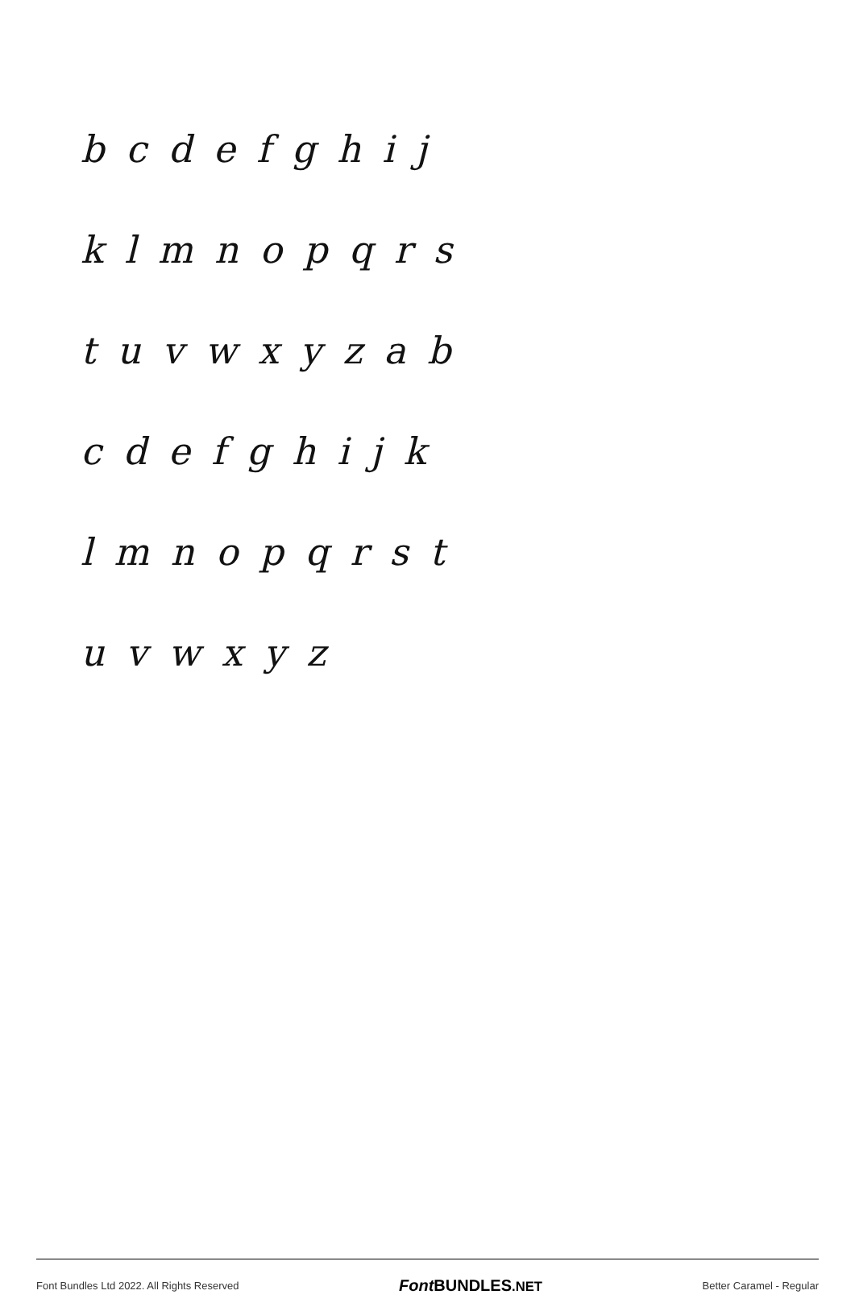b c d e f g h i j
k l m n o p q r s
t u v w x y z a b
c d e f g h i j k
l m n o p q r s t
u v w x y z
Font Bundles Ltd 2022. All Rights Reserved Font BUNDLES.NET Better Caramel - Regular